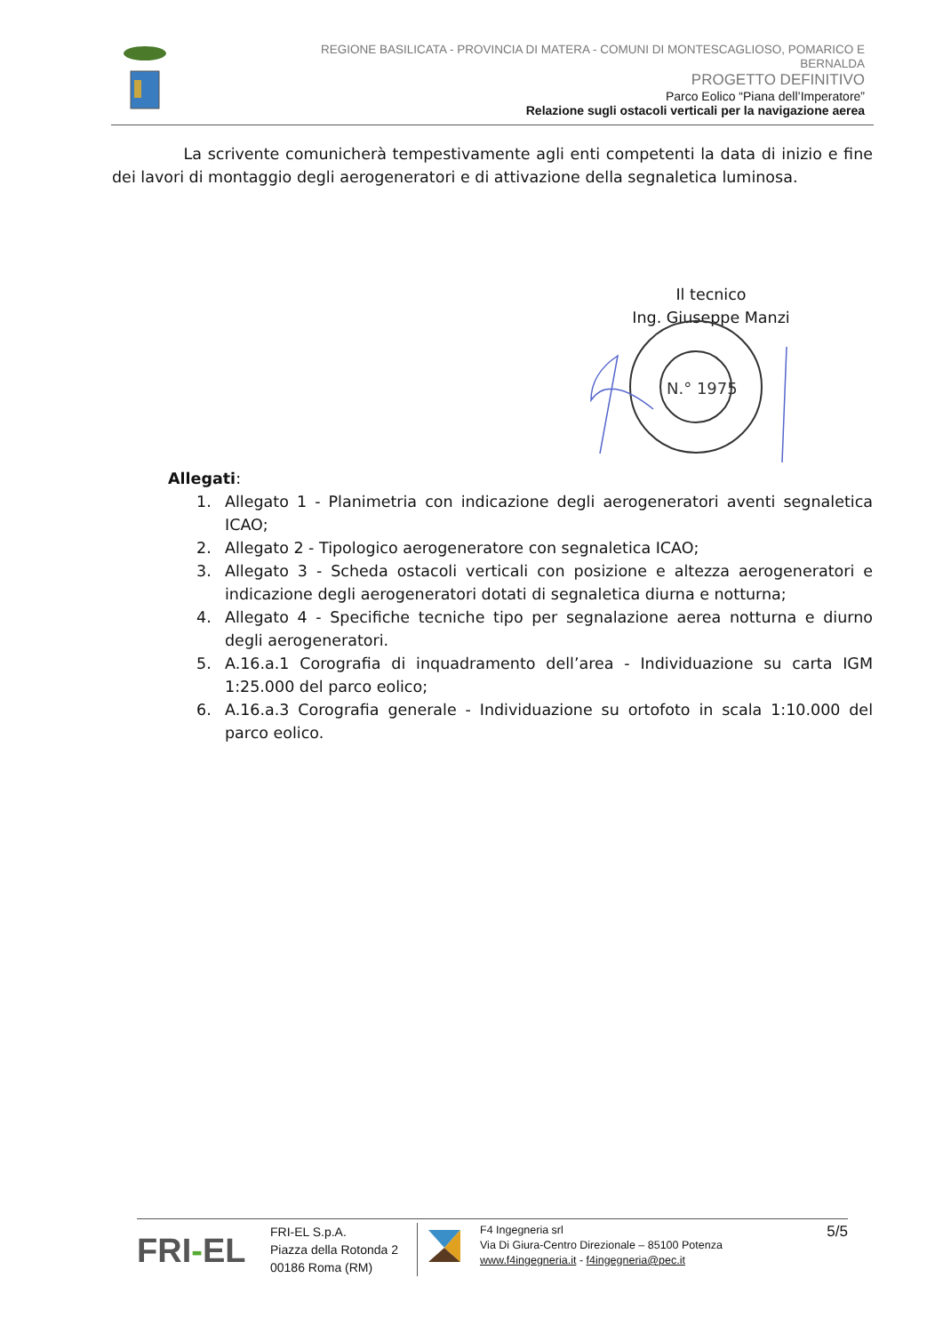REGIONE BASILICATA - PROVINCIA DI MATERA - COMUNI DI MONTESCAGLIOSO, POMARICO E BERNALDA
PROGETTO DEFINITIVO
Parco Eolico “Piana dell’Imperatore”
Relazione sugli ostacoli verticali per la navigazione aerea
La scrivente comunicherà tempestivamente agli enti competenti la data di inizio e fine dei lavori di montaggio degli aerogeneratori e di attivazione della segnaletica luminosa.
Il tecnico
Ing. Giuseppe Manzi
N.° 1975
Allegati:
1. Allegato 1 - Planimetria con indicazione degli aerogeneratori aventi segnaletica ICAO;
2. Allegato 2 - Tipologico aerogeneratore con segnaletica ICAO;
3. Allegato 3 - Scheda ostacoli verticali con posizione e altezza aerogeneratori e indicazione degli aerogeneratori dotati di segnaletica diurna e notturna;
4. Allegato 4 - Specifiche tecniche tipo per segnalazione aerea notturna e diurno degli aerogeneratori.
5. A.16.a.1 Corografia di inquadramento dell’area - Individuazione su carta IGM 1:25.000 del parco eolico;
6. A.16.a.3 Corografia generale - Individuazione su ortofoto in scala 1:10.000 del parco eolico.
FRI-EL
FRI-EL S.p.A.
Piazza della Rotonda 2
00186 Roma (RM)
F4 Ingegneria srl
Via Di Giura-Centro Direzionale – 85100 Potenza
www.f4ingegneria.it - f4ingegneria@pec.it
5/5